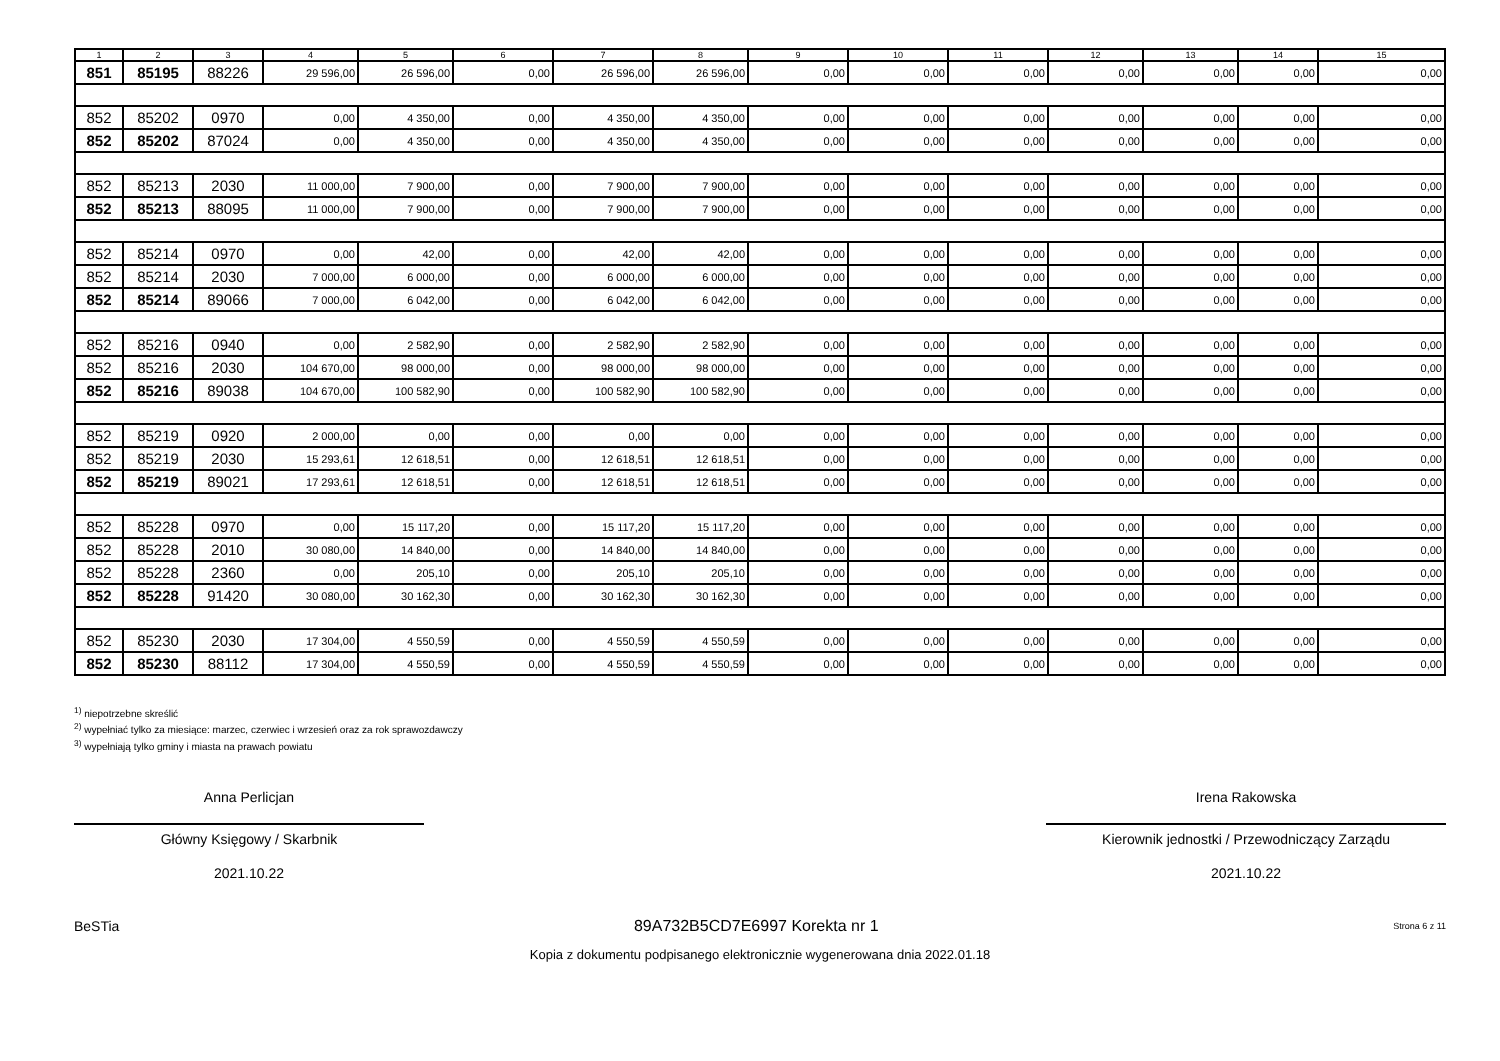| 1 | 2 | 3 | 4 | 5 | 6 | 7 | 8 | 9 | 10 | 11 | 12 | 13 | 14 | 15 |
| --- | --- | --- | --- | --- | --- | --- | --- | --- | --- | --- | --- | --- | --- | --- |
| 851 | 85195 | 88226 | 29 596,00 | 26 596,00 | 0,00 | 26 596,00 | 26 596,00 | 0,00 | 0,00 | 0,00 | 0,00 | 0,00 | 0,00 | 0,00 |
| 852 | 85202 | 0970 | 0,00 | 4 350,00 | 0,00 | 4 350,00 | 4 350,00 | 0,00 | 0,00 | 0,00 | 0,00 | 0,00 | 0,00 | 0,00 |
| 852 | 85202 | 87024 | 0,00 | 4 350,00 | 0,00 | 4 350,00 | 4 350,00 | 0,00 | 0,00 | 0,00 | 0,00 | 0,00 | 0,00 | 0,00 |
| 852 | 85213 | 2030 | 11 000,00 | 7 900,00 | 0,00 | 7 900,00 | 7 900,00 | 0,00 | 0,00 | 0,00 | 0,00 | 0,00 | 0,00 | 0,00 |
| 852 | 85213 | 88095 | 11 000,00 | 7 900,00 | 0,00 | 7 900,00 | 7 900,00 | 0,00 | 0,00 | 0,00 | 0,00 | 0,00 | 0,00 | 0,00 |
| 852 | 85214 | 0970 | 0,00 | 42,00 | 0,00 | 42,00 | 42,00 | 0,00 | 0,00 | 0,00 | 0,00 | 0,00 | 0,00 | 0,00 |
| 852 | 85214 | 2030 | 7 000,00 | 6 000,00 | 0,00 | 6 000,00 | 6 000,00 | 0,00 | 0,00 | 0,00 | 0,00 | 0,00 | 0,00 | 0,00 |
| 852 | 85214 | 89066 | 7 000,00 | 6 042,00 | 0,00 | 6 042,00 | 6 042,00 | 0,00 | 0,00 | 0,00 | 0,00 | 0,00 | 0,00 | 0,00 |
| 852 | 85216 | 0940 | 0,00 | 2 582,90 | 0,00 | 2 582,90 | 2 582,90 | 0,00 | 0,00 | 0,00 | 0,00 | 0,00 | 0,00 | 0,00 |
| 852 | 85216 | 2030 | 104 670,00 | 98 000,00 | 0,00 | 98 000,00 | 98 000,00 | 0,00 | 0,00 | 0,00 | 0,00 | 0,00 | 0,00 | 0,00 |
| 852 | 85216 | 89038 | 104 670,00 | 100 582,90 | 0,00 | 100 582,90 | 100 582,90 | 0,00 | 0,00 | 0,00 | 0,00 | 0,00 | 0,00 | 0,00 |
| 852 | 85219 | 0920 | 2 000,00 | 0,00 | 0,00 | 0,00 | 0,00 | 0,00 | 0,00 | 0,00 | 0,00 | 0,00 | 0,00 | 0,00 |
| 852 | 85219 | 2030 | 15 293,61 | 12 618,51 | 0,00 | 12 618,51 | 12 618,51 | 0,00 | 0,00 | 0,00 | 0,00 | 0,00 | 0,00 | 0,00 |
| 852 | 85219 | 89021 | 17 293,61 | 12 618,51 | 0,00 | 12 618,51 | 12 618,51 | 0,00 | 0,00 | 0,00 | 0,00 | 0,00 | 0,00 | 0,00 |
| 852 | 85228 | 0970 | 0,00 | 15 117,20 | 0,00 | 15 117,20 | 15 117,20 | 0,00 | 0,00 | 0,00 | 0,00 | 0,00 | 0,00 | 0,00 |
| 852 | 85228 | 2010 | 30 080,00 | 14 840,00 | 0,00 | 14 840,00 | 14 840,00 | 0,00 | 0,00 | 0,00 | 0,00 | 0,00 | 0,00 | 0,00 |
| 852 | 85228 | 2360 | 0,00 | 205,10 | 0,00 | 205,10 | 205,10 | 0,00 | 0,00 | 0,00 | 0,00 | 0,00 | 0,00 | 0,00 |
| 852 | 85228 | 91420 | 30 080,00 | 30 162,30 | 0,00 | 30 162,30 | 30 162,30 | 0,00 | 0,00 | 0,00 | 0,00 | 0,00 | 0,00 | 0,00 |
| 852 | 85230 | 2030 | 17 304,00 | 4 550,59 | 0,00 | 4 550,59 | 4 550,59 | 0,00 | 0,00 | 0,00 | 0,00 | 0,00 | 0,00 | 0,00 |
| 852 | 85230 | 88112 | 17 304,00 | 4 550,59 | 0,00 | 4 550,59 | 4 550,59 | 0,00 | 0,00 | 0,00 | 0,00 | 0,00 | 0,00 | 0,00 |
<sup>1)</sup> niepotrzebne skreślić
<sup>2)</sup> wypełniać tylko za miesiące: marzec, czerwiec i wrzesień oraz za rok sprawozdawczy
<sup>3)</sup> wypełniają tylko gminy i miasta na prawach powiatu
Anna Perlicjan
Główny Księgowy / Skarbnik
2021.10.22
Irena Rakowska
Kierownik jednostki / Przewodniczący Zarządu
2021.10.22
BeSTia 89A732B5CD7E6997 Korekta nr 1 Strona 6 z 11
Kopia z dokumentu podpisanego elektronicznie wygenerowana dnia 2022.01.18